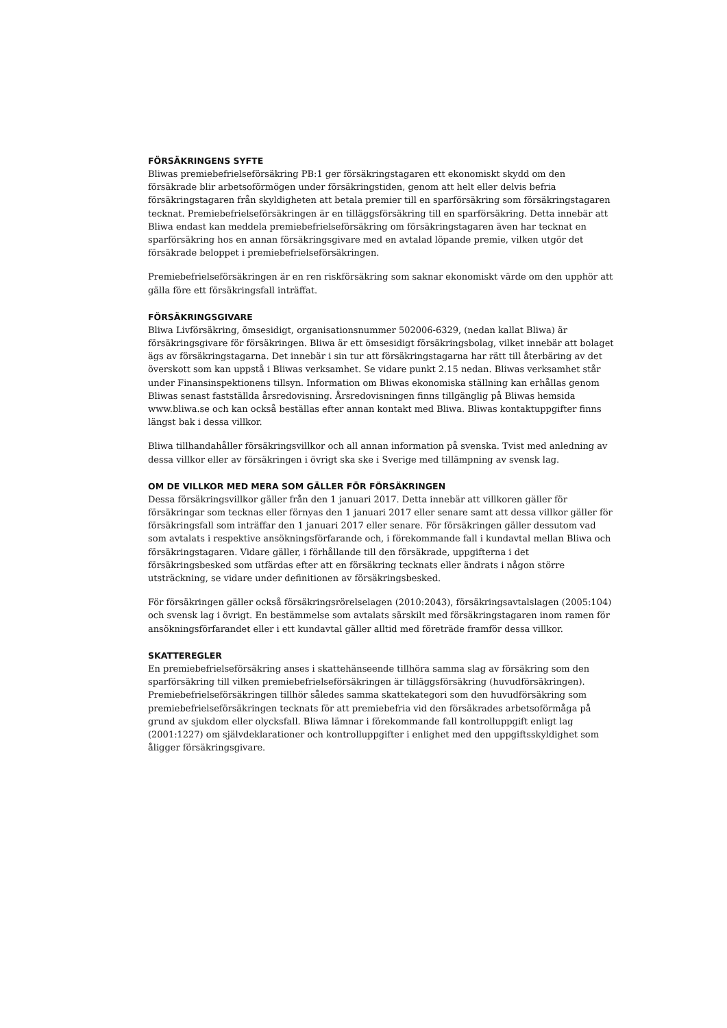FÖRSÄKRINGENS SYFTE
Bliwas premiebefrielseförsäkring PB:1 ger försäkringstagaren ett ekonomiskt skydd om den försäkrade blir arbetsoförmögen under försäkringstiden, genom att helt eller delvis befria försäkringstagaren från skyldigheten att betala premier till en sparförsäkring som försäkringstagaren tecknat. Premiebefrielseförsäkringen är en tilläggsförsäkring till en sparförsäkring. Detta innebär att Bliwa endast kan meddela premiebefrielseförsäkring om försäkringstagaren även har tecknat en sparförsäkring hos en annan försäkringsgivare med en avtalad löpande premie, vilken utgör det försäkrade beloppet i premiebefrielseförsäkringen.
Premiebefrielseförsäkringen är en ren riskförsäkring som saknar ekonomiskt värde om den upphör att gälla före ett försäkringsfall inträffat.
FÖRSÄKRINGSGIVARE
Bliwa Livförsäkring, ömsesidigt, organisationsnummer 502006-6329, (nedan kallat Bliwa) är försäkringsgivare för försäkringen. Bliwa är ett ömsesidigt försäkringsbolag, vilket innebär att bolaget ägs av försäkringstagarna. Det innebär i sin tur att försäkringstagarna har rätt till återbäring av det överskott som kan uppstå i Bliwas verksamhet. Se vidare punkt 2.15 nedan. Bliwas verksamhet står under Finansinspektionens tillsyn. Information om Bliwas ekonomiska ställning kan erhållas genom Bliwas senast fastställda årsredovisning. Årsredovisningen finns tillgänglig på Bliwas hemsida www.bliwa.se och kan också beställas efter annan kontakt med Bliwa. Bliwas kontaktuppgifter finns längst bak i dessa villkor.
Bliwa tillhandahåller försäkringsvillkor och all annan information på svenska. Tvist med anledning av dessa villkor eller av försäkringen i övrigt ska ske i Sverige med tillämpning av svensk lag.
OM DE VILLKOR MED MERA SOM GÄLLER FÖR FÖRSÄKRINGEN
Dessa försäkringsvillkor gäller från den 1 januari 2017. Detta innebär att villkoren gäller för försäkringar som tecknas eller förnyas den 1 januari 2017 eller senare samt att dessa villkor gäller för försäkringsfall som inträffar den 1 januari 2017 eller senare. För försäkringen gäller dessutom vad som avtalats i respektive ansökningsförfarande och, i förekommande fall i kundavtal mellan Bliwa och försäkringstagaren. Vidare gäller, i förhållande till den försäkrade, uppgifterna i det försäkringsbesked som utfärdas efter att en försäkring tecknats eller ändrats i någon större utsträckning, se vidare under definitionen av försäkringsbesked.
För försäkringen gäller också försäkringsrörelselagen (2010:2043), försäkringsavtalslagen (2005:104) och svensk lag i övrigt. En bestämmelse som avtalats särskilt med försäkringstagaren inom ramen för ansökningsförfarandet eller i ett kundavtal gäller alltid med företräde framför dessa villkor.
SKATTEREGLER
En premiebefrielseförsäkring anses i skattehänseende tillhöra samma slag av försäkring som den sparförsäkring till vilken premiebefrielseförsäkringen är tilläggsförsäkring (huvudförsäkringen). Premiebefrielseförsäkringen tillhör således samma skattekategori som den huvudförsäkring som premiebefrielseförsäkringen tecknats för att premiebefria vid den försäkrades arbetsoförmåga på grund av sjukdom eller olycksfall. Bliwa lämnar i förekommande fall kontrolluppgift enligt lag (2001:1227) om självdeklarationer och kontrolluppgifter i enlighet med den uppgiftsskyldighet som åligger försäkringsgivare.